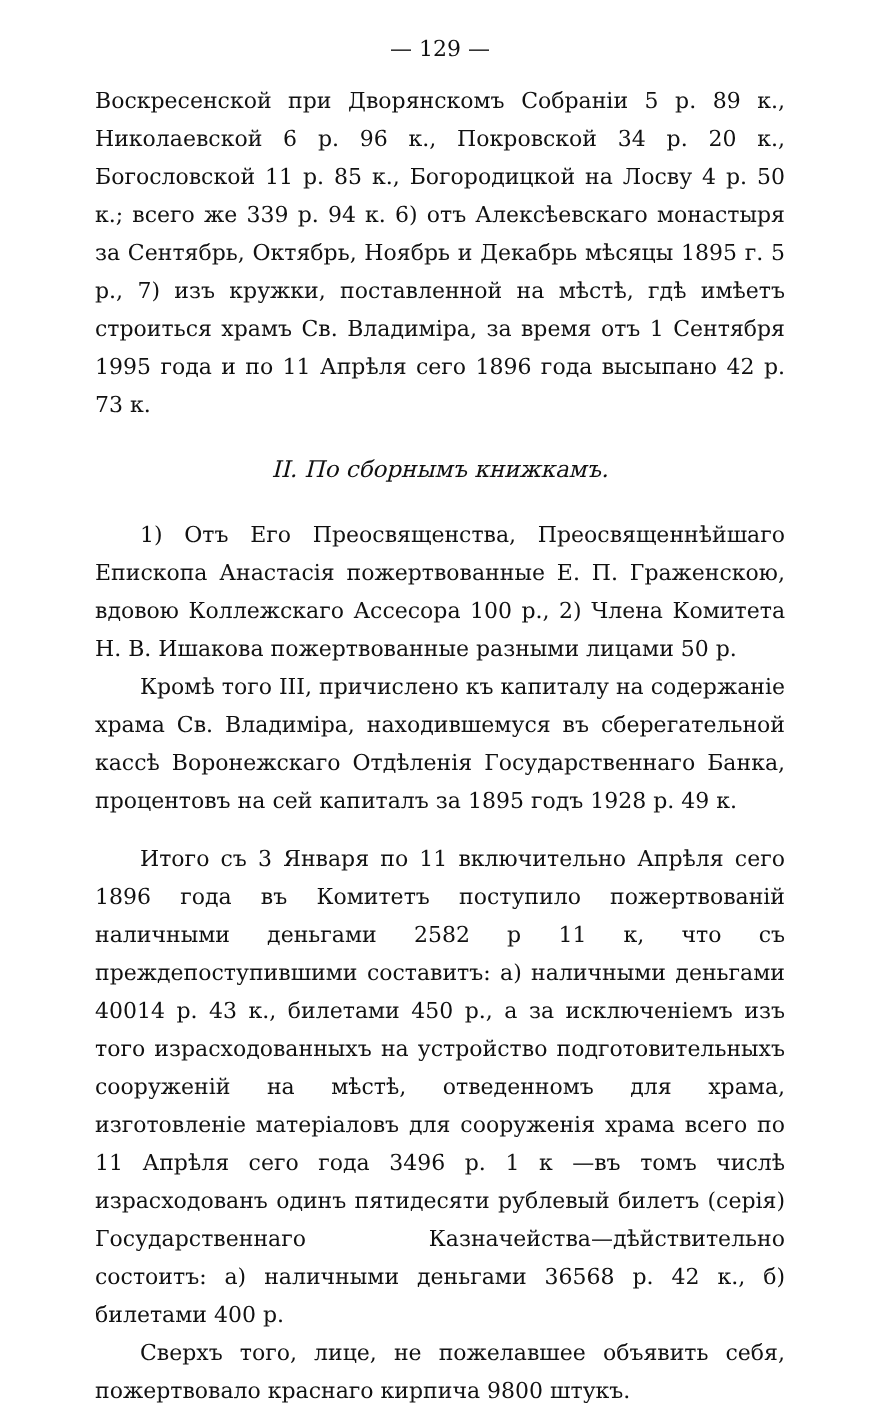— 129 —
Воскресенской при Дворянскомъ Собраніи 5 р. 89 к., Николаевской 6 р. 96 к., Покровской 34 р. 20 к., Богословской 11 р. 85 к., Богородицкой на Лосву 4 р. 50 к.; всего же 339 р. 94 к. 6) отъ Алексѣевскаго монастыря за Сентябрь, Октябрь, Ноябрь и Декабрь мѣсяцы 1895 г. 5 р., 7) изъ кружки, поставленной на мѣстѣ, гдѣ имѣетъ строиться храмъ Св. Владиміра, за время отъ 1 Сентября 1995 года и по 11 Апрѣля сего 1896 года высыпано 42 р. 73 к.
II. По сборнымъ книжкамъ.
1) Отъ Его Преосвященства, Преосвященнѣйшаго Епископа Анастасія пожертвованные Е. П. Граженскою, вдовою Коллежскаго Ассесора 100 р., 2) Члена Комитета Н. В. Ишакова пожертвованные разными лицами 50 р.
Кромѣ того III, причислено къ капиталу на содержаніе храма Св. Владиміра, находившемуся въ сберегательной кассѣ Воронежскаго Отдѣленія Государственнаго Банка, процентовъ на сей капиталъ за 1895 годъ 1928 р. 49 к.
Итого съ 3 Января по 11 включительно Апрѣля сего 1896 года въ Комитетъ поступило пожертвованій наличными деньгами 2582 р 11 к, что съ преждепоступившими составитъ: а) наличными деньгами 40014 р. 43 к., билетами 450 р., а за исключеніемъ изъ того израсходованныхъ на устройство подготовительныхъ сооруженій на мѣстѣ, отведенномъ для храма, изготовленіе матеріаловъ для сооруженія храма всего по 11 Апрѣля сего года 3496 р. 1 к —въ томъ числѣ израсходованъ одинъ пятидесяти рублевый билетъ (серія) Государственнаго Казначейства—дѣйствительно состоитъ: а) наличными деньгами 36568 р. 42 к., б) билетами 400 р.
Сверхъ того, лице, не пожелавшее объявить себя, пожертвовало краснаго кирпича 9800 штукъ.